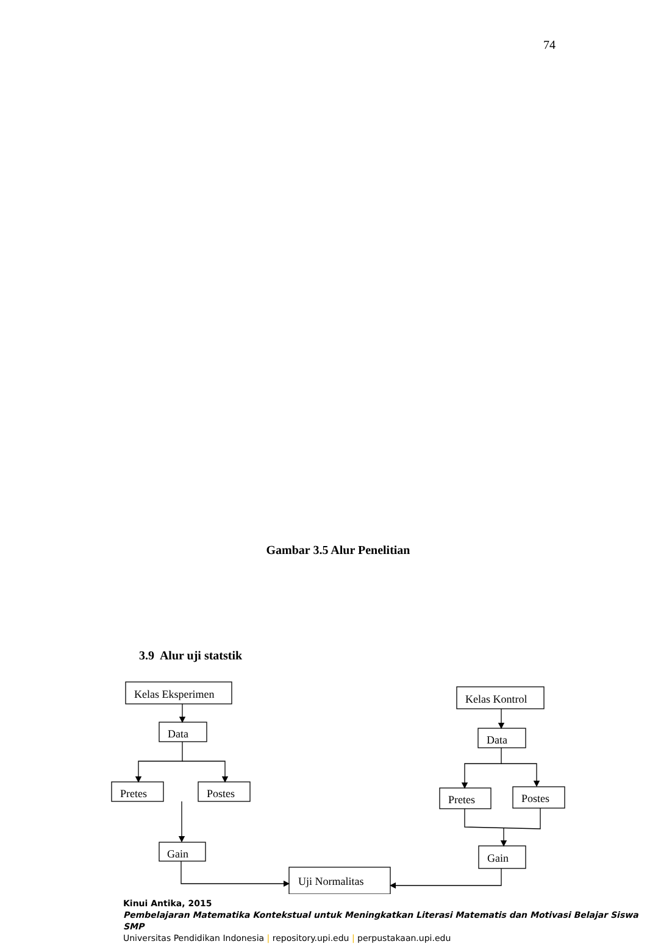74
Gambar 3.5 Alur Penelitian
3.9 Alur uji statstik
Kelas Eksperimen
Data
Pretes
Postes
Gain
Uji Normalitas
Kelas Kontrol
Data
Pretes
Postes
Gain
Kinui Antika, 2015
Pembelajaran Matematika Kontekstual untuk Meningkatkan Literasi Matematis dan Motivasi Belajar Siswa SMP
Universitas Pendidikan Indonesia | repository.upi.edu | perpustakaan.upi.edu